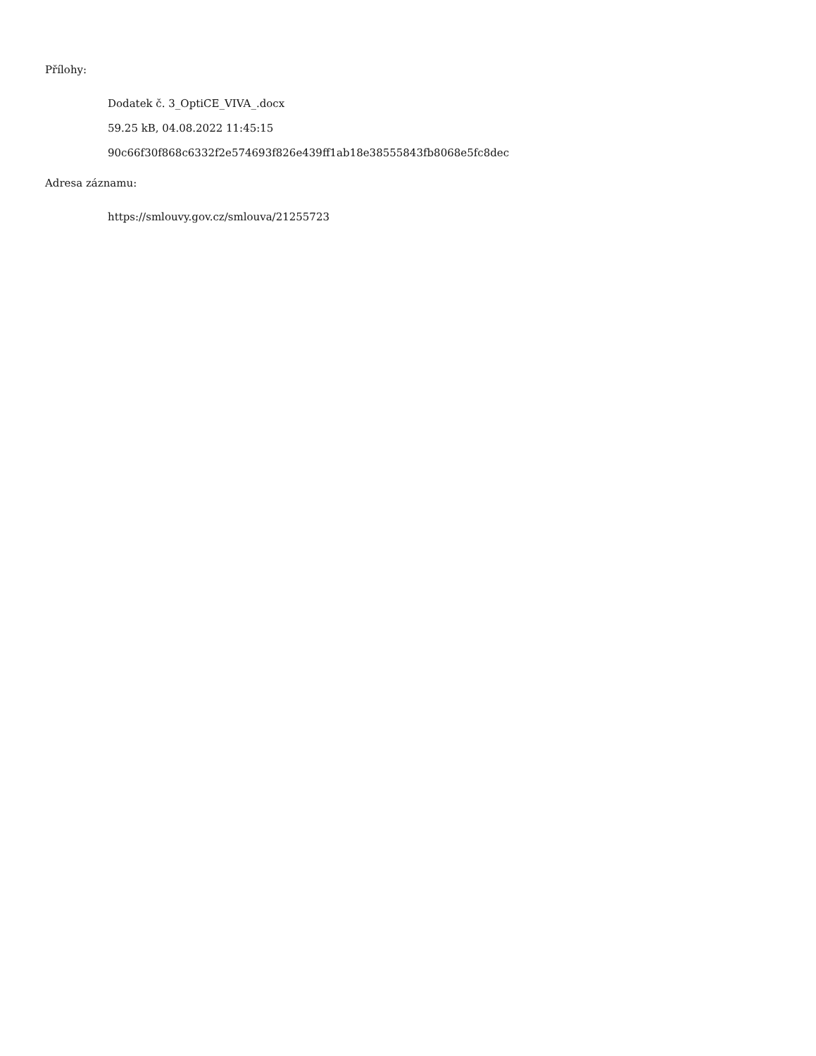Přílohy:
Dodatek č. 3_OptiCE_VIVA_.docx
59.25 kB, 04.08.2022 11:45:15
90c66f30f868c6332f2e574693f826e439ff1ab18e38555843fb8068e5fc8dec
Adresa záznamu:
https://smlouvy.gov.cz/smlouva/21255723